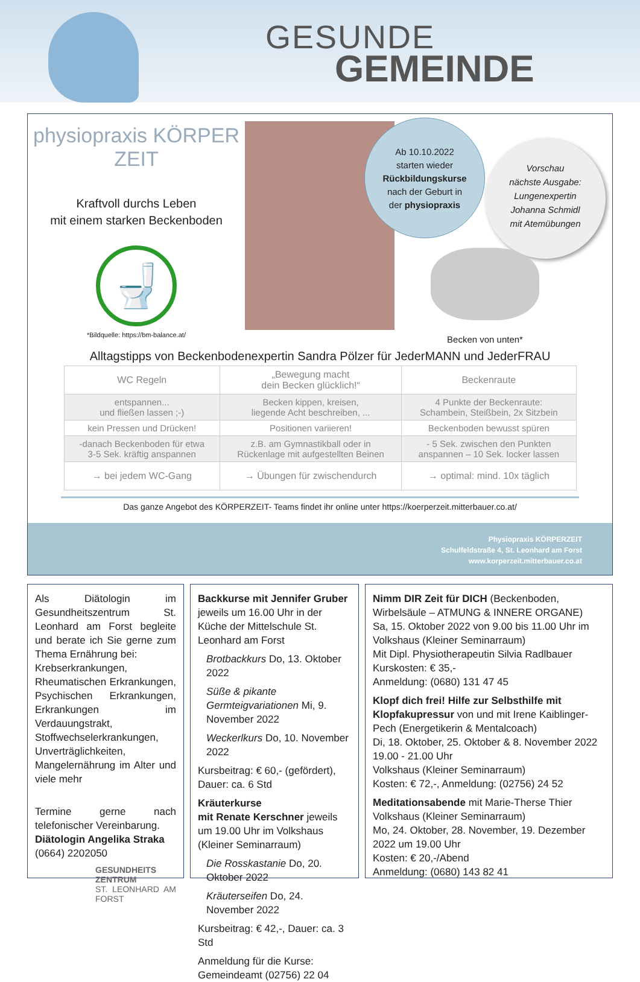GESUNDE
GEMEINDE
physiopraxis KÖRPER ZEIT
Kraftvoll durchs Leben
mit einem starken Beckenboden
🚽
*Bildquelle: https://bm-balance.at/
Ab 10.10.2022
starten wieder
Rückbildungskurse
nach der Geburt in
der physiopraxis
Vorschau
nächste Ausgabe:
Lungenexpertin
Johanna Schmidl
mit Atemübungen
Becken von unten*
Alltagstipps von Beckenbodenexpertin Sandra Pölzer für JederMANN und JederFRAU
| WC Regeln | „Bewegung macht dein Becken glücklich!“ | Beckenraute |
| --- | --- | --- |
| entspannen... und fließen lassen ;-) | Becken kippen, kreisen, liegende Acht beschreiben, ... | 4 Punkte der Beckenraute: Schambein, Steißbein, 2x Sitzbein |
| kein Pressen und Drücken! | Positionen variieren! | Beckenboden bewusst spüren |
| -danach Beckenboden für etwa 3-5 Sek. kräftig anspannen | z.B. am Gymnastikball oder in Rückenlage mit aufgestellten Beinen | - 5 Sek. zwischen den Punkten anspannen – 10 Sek. locker lassen |
| → bei jedem WC-Gang | → Übungen für zwischendurch | → optimal: mind. 10x täglich |
Das ganze Angebot des KÖRPERZEIT- Teams findet ihr online unter https://koerperzeit.mitterbauer.co.at/
Physiopraxis KÖRPERZEIT
Schulfeldstraße 4, St. Leonhard am Forst
www.korperzeit.mitterbauer.co.at
Als Diätologin im Gesundheitszentrum St. Leonhard am Forst begleite und berate ich Sie gerne zum Thema Ernährung bei:
Krebserkrankungen, Rheumatischen Erkrankungen, Psychischen Erkrankungen, Erkrankungen im Verdauungstrakt, Stoffwechselerkrankungen, Unverträglichkeiten, Mangelernährung im Alter und viele mehr
Termine gerne nach telefonischer Vereinbarung.
Diätologin Angelika Straka
(0664) 2202050
GESUNDHEITS
ZENTRUM
ST. LEONHARD AM FORST
Backkurse mit Jennifer Gruber jeweils um 16.00 Uhr in der Küche der Mittelschule St. Leonhard am Forst
Brotbackkurs Do, 13. Oktober 2022
Süße & pikante Germteigvariationen Mi, 9. November 2022
Weckerlkurs Do, 10. November 2022
Kursbeitrag: € 60,- (gefördert), Dauer: ca. 6 Std
Kräuterkurse
mit Renate Kerschner jeweils um 19.00 Uhr im Volkshaus (Kleiner Seminarraum)
Die Rosskastanie Do, 20. Oktober 2022
Kräuterseifen Do, 24. November 2022
Kursbeitrag: € 42,-, Dauer: ca. 3 Std
Anmeldung für die Kurse:
Gemeindeamt (02756) 22 04
Nimm DIR Zeit für DICH (Beckenboden, Wirbelsäule – ATMUNG & INNERE ORGANE)
Sa, 15. Oktober 2022 von 9.00 bis 11.00 Uhr im Volkshaus (Kleiner Seminarraum)
Mit Dipl. Physiotherapeutin Silvia Radlbauer
Kurskosten: € 35,-
Anmeldung: (0680) 131 47 45
Klopf dich frei! Hilfe zur Selbsthilfe mit Klopfakupressur von und mit Irene Kaiblinger-Pech (Energetikerin & Mentalcoach)
Di, 18. Oktober, 25. Oktober & 8. November 2022
19.00 - 21.00 Uhr
Volkshaus (Kleiner Seminarraum)
Kosten: € 72,-, Anmeldung: (02756) 24 52
Meditationsabende mit Marie-Therse Thier
Volkshaus (Kleiner Seminarraum)
Mo, 24. Oktober, 28. November, 19. Dezember 2022 um 19.00 Uhr
Kosten: € 20,-/Abend
Anmeldung: (0680) 143 82 41